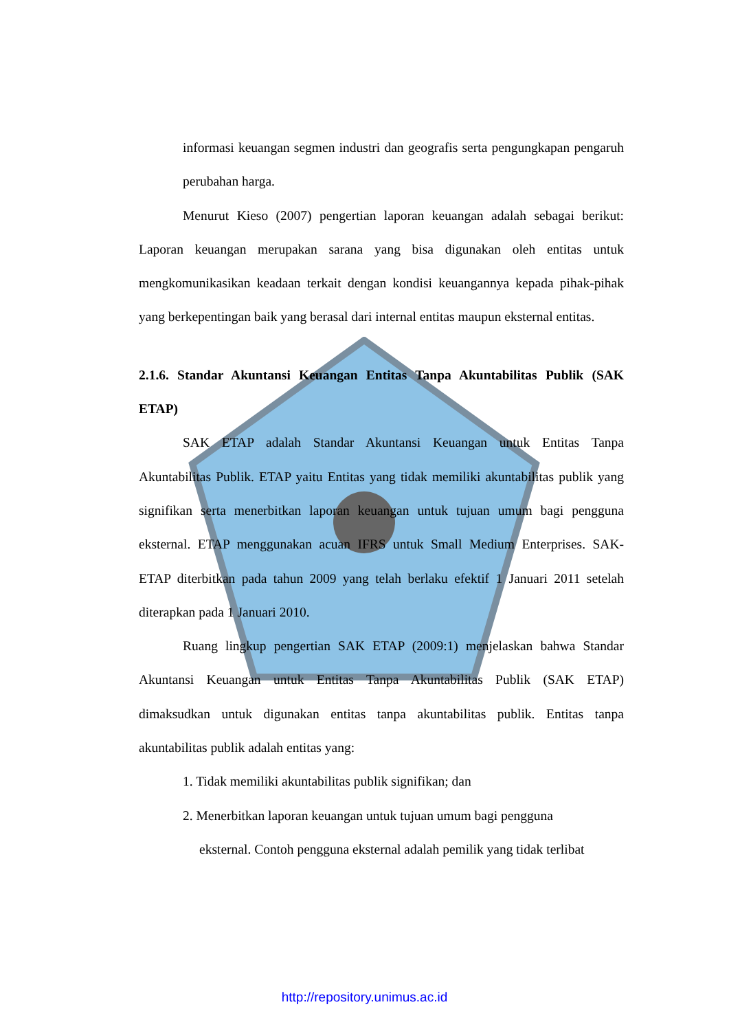informasi keuangan segmen industri dan geografis serta pengungkapan pengaruh perubahan harga.
Menurut Kieso (2007) pengertian laporan keuangan adalah sebagai berikut: Laporan keuangan merupakan sarana yang bisa digunakan oleh entitas untuk mengkomunikasikan keadaan terkait dengan kondisi keuangannya kepada pihak-pihak yang berkepentingan baik yang berasal dari internal entitas maupun eksternal entitas.
2.1.6. Standar Akuntansi Keuangan Entitas Tanpa Akuntabilitas Publik (SAK ETAP)
SAK ETAP adalah Standar Akuntansi Keuangan untuk Entitas Tanpa Akuntabilitas Publik. ETAP yaitu Entitas yang tidak memiliki akuntabilitas publik yang signifikan serta menerbitkan laporan keuangan untuk tujuan umum bagi pengguna eksternal. ETAP menggunakan acuan IFRS untuk Small Medium Enterprises. SAK- ETAP diterbitkan pada tahun 2009 yang telah berlaku efektif 1 Januari 2011 setelah diterapkan pada 1 Januari 2010.
Ruang lingkup pengertian SAK ETAP (2009:1) menjelaskan bahwa Standar Akuntansi Keuangan untuk Entitas Tanpa Akuntabilitas Publik (SAK ETAP) dimaksudkan untuk digunakan entitas tanpa akuntabilitas publik. Entitas tanpa akuntabilitas publik adalah entitas yang:
1. Tidak memiliki akuntabilitas publik signifikan; dan
2. Menerbitkan laporan keuangan untuk tujuan umum bagi pengguna
eksternal. Contoh pengguna eksternal adalah pemilik yang tidak terlibat
http://repository.unimus.ac.id